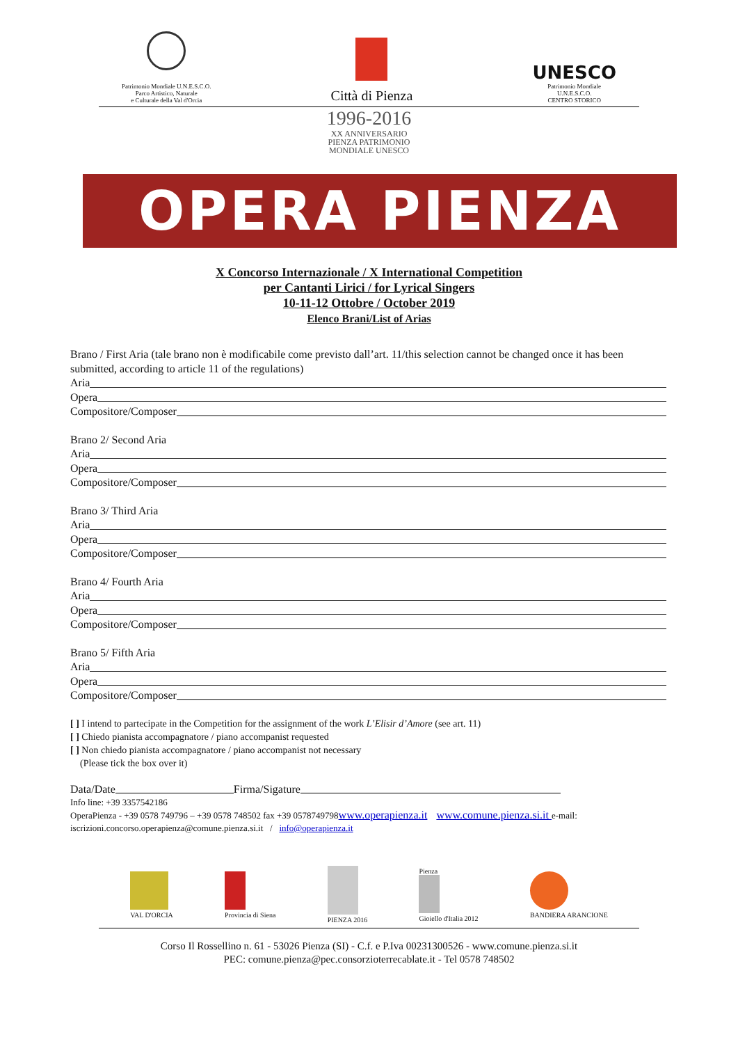Patrimonio Mondiale U.N.E.S.C.O.
Parco Artistico, Naturale
e Culturale della Val d'Orcia
Città di Pienza
UNESCO
Patrimonio Mondiale
U.N.E.S.C.O.
CENTRO STORICO
1996-2016
XX ANNIVERSARIO
PIENZA PATRIMONIO
MONDIALE UNESCO
OPERA PIENZA
X Concorso Internazionale / X International Competition
per Cantanti Lirici / for Lyrical Singers
10-11-12 Ottobre / October 2019
Elenco Brani/List of Arias
Brano / First Aria (tale brano non è modificabile come previsto dall’art. 11/this selection cannot be changed once it has been submitted, according to article 11 of the regulations)
Aria
Opera
Compositore/Composer
Brano 2/ Second Aria
Aria
Opera
Compositore/Composer
Brano 3/ Third Aria
Aria
Opera
Compositore/Composer
Brano 4/ Fourth Aria
Aria
Opera
Compositore/Composer
Brano 5/ Fifth Aria
Aria
Opera
Compositore/Composer
[ ] I intend to partecipate in the Competition for the assignment of the work L’Elisir d’Amore (see art. 11)
[ ] Chiedo pianista accompagnatore / piano accompanist requested
[ ] Non chiedo pianista accompagnatore / piano accompanist not necessary
(Please tick the box over it)
Data/Date Firma/Sigature
Info line: +39 3357542186
OperaPienza - +39 0578 749796 – +39 0578 748502 fax +39 0578749798www.operapienza.it www.comune.pienza.si.it e-mail: iscrizioni.concorso.operapienza@comune.pienza.si.it / info@operapienza.it
VAL D'ORCIA
Provincia di Siena
PIENZA 2016
Pienza
Gioiello d'Italia 2012
BANDIERA ARANCIONE
Corso Il Rossellino n. 61 - 53026 Pienza (SI) - C.f. e P.Iva 00231300526 - www.comune.pienza.si.it
PEC: comune.pienza@pec.consorzioterrecablate.it - Tel 0578 748502